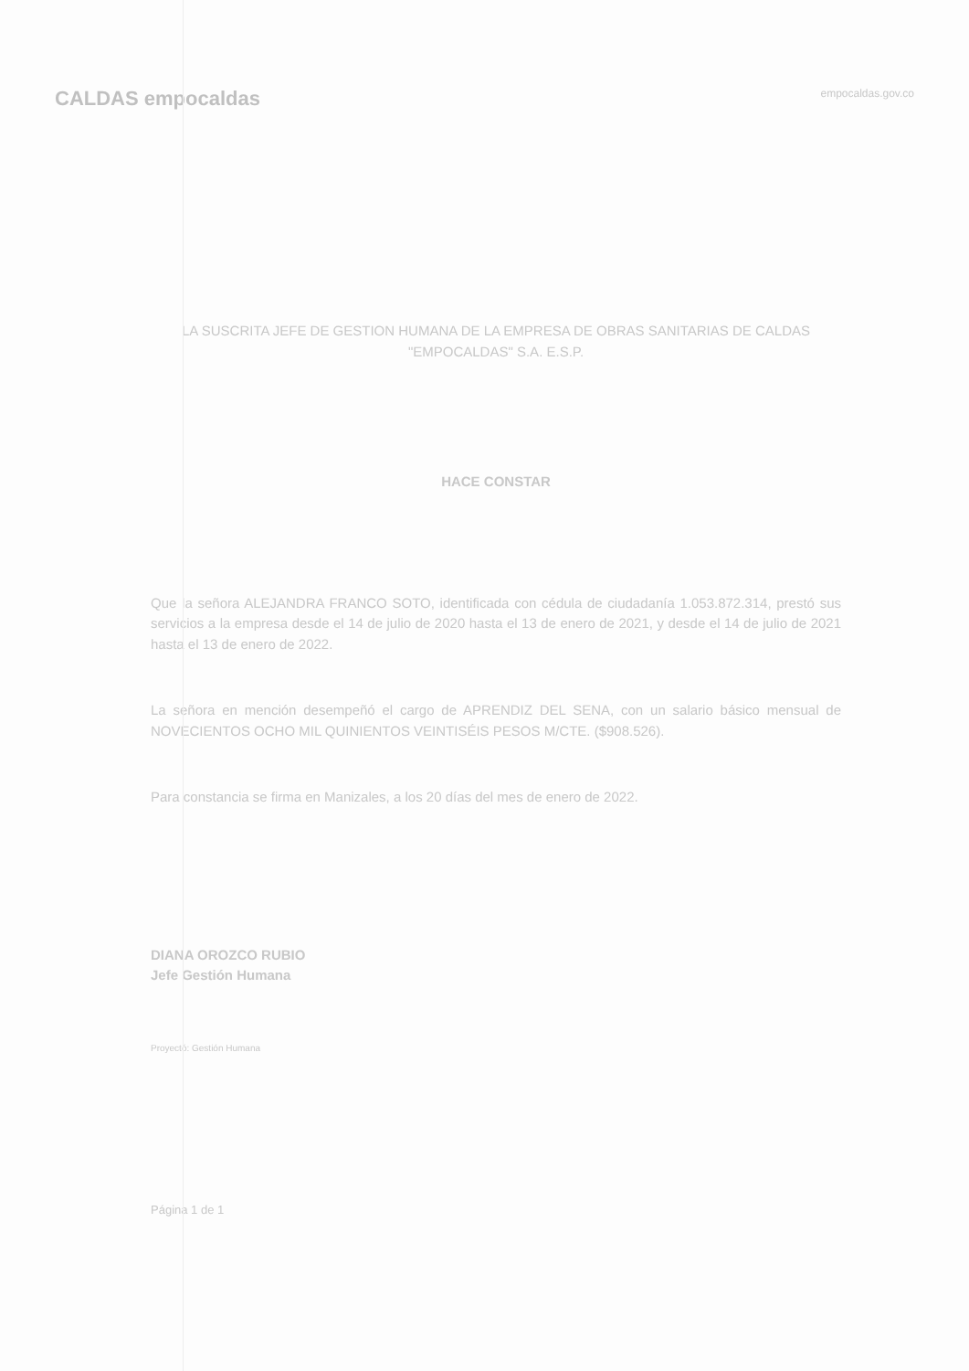CALDAS empocaldas
empocaldas.gov.co
LA SUSCRITA JEFE DE GESTION HUMANA DE LA EMPRESA DE OBRAS SANITARIAS DE CALDAS "EMPOCALDAS" S.A. E.S.P.
HACE CONSTAR
Que la señora ALEJANDRA FRANCO SOTO, identificada con cédula de ciudadanía 1.053.872.314, prestó sus servicios a la empresa desde el 14 de julio de 2020 hasta el 13 de enero de 2021, y desde el 14 de julio de 2021 hasta el 13 de enero de 2022.
La señora en mención desempeñó el cargo de APRENDIZ DEL SENA, con un salario básico mensual de NOVECIENTOS OCHO MIL QUINIENTOS VEINTISÉIS PESOS M/CTE. ($908.526).
Para constancia se firma en Manizales, a los 20 días del mes de enero de 2022.
DIANA OROZCO RUBIO
Jefe Gestión Humana
Proyectó: Gestión Humana
Página 1 de 1